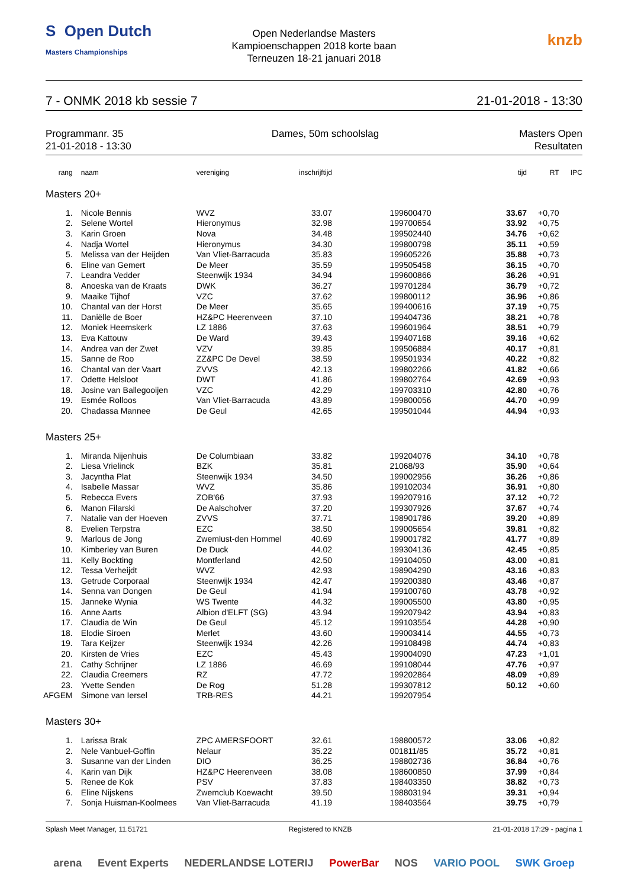S Open Dutch
Masters Championships
Open Nederlandse Masters
Kampioenschappen 2018 korte baan
Terneuzen 18-21 januari 2018
knzb
7 - ONMK 2018 kb sessie 7 21-01-2018 - 13:30
Programmanr. 35
21-01-2018 - 13:30
Dames, 50m schoolslag Masters Open
Resultaten
| rang | naam | vereniging | inschrijftijd | | | tijd | RT | IPC |
| --- | --- | --- | --- | --- | --- | --- | --- | --- |
| Masters 20+ | | | | | | | | |
| 1. | Nicole Bennis | WVZ | 33.07 | | 199600470 | 33.67 | +0,70 | |
| 2. | Selene Wortel | Hieronymus | 32.98 | | 199700654 | 33.92 | +0,75 | |
| 3. | Karin Groen | Nova | 34.48 | | 199502440 | 34.76 | +0,62 | |
| 4. | Nadja Wortel | Hieronymus | 34.30 | | 199800798 | 35.11 | +0,59 | |
| 5. | Melissa van der Heijden | Van Vliet-Barracuda | 35.83 | | 199605226 | 35.88 | +0,73 | |
| 6. | Eline van Gemert | De Meer | 35.59 | | 199505458 | 36.15 | +0,70 | |
| 7. | Leandra Vedder | Steenwijk 1934 | 34.94 | | 199600866 | 36.26 | +0,91 | |
| 8. | Anoeska van de Kraats | DWK | 36.27 | | 199701284 | 36.79 | +0,72 | |
| 9. | Maaike Tijhof | VZC | 37.62 | | 199800112 | 36.96 | +0,86 | |
| 10. | Chantal van der Horst | De Meer | 35.65 | | 199400616 | 37.19 | +0,75 | |
| 11. | Daniëlle de Boer | HZ&PC Heerenveen | 37.10 | | 199404736 | 38.21 | +0,78 | |
| 12. | Moniek Heemskerk | LZ 1886 | 37.63 | | 199601964 | 38.51 | +0,79 | |
| 13. | Eva Kattouw | De Ward | 39.43 | | 199407168 | 39.16 | +0,62 | |
| 14. | Andrea van der Zwet | VZV | 39.85 | | 199506884 | 40.17 | +0,81 | |
| 15. | Sanne de Roo | ZZ&PC De Devel | 38.59 | | 199501934 | 40.22 | +0,82 | |
| 16. | Chantal van der Vaart | ZVVS | 42.13 | | 199802266 | 41.82 | +0,66 | |
| 17. | Odette Helsloot | DWT | 41.86 | | 199802764 | 42.69 | +0,93 | |
| 18. | Josine van Ballegooijen | VZC | 42.29 | | 199703310 | 42.80 | +0,76 | |
| 19. | Esmée Rolloos | Van Vliet-Barracuda | 43.89 | | 199800056 | 44.70 | +0,99 | |
| 20. | Chadassa Mannee | De Geul | 42.65 | | 199501044 | 44.94 | +0,93 | |
| Masters 25+ | | | | | | | | |
| 1. | Miranda Nijenhuis | De Columbiaan | 33.82 | | 199204076 | 34.10 | +0,78 | |
| 2. | Liesa Vrielinck | BZK | 35.81 | | 21068/93 | 35.90 | +0,64 | |
| 3. | Jacyntha Plat | Steenwijk 1934 | 34.50 | | 199002956 | 36.26 | +0,86 | |
| 4. | Isabelle Massar | WVZ | 35.86 | | 199102034 | 36.91 | +0,80 | |
| 5. | Rebecca Evers | ZOB'66 | 37.93 | | 199207916 | 37.12 | +0,72 | |
| 6. | Manon Filarski | De Aalscholver | 37.20 | | 199307926 | 37.67 | +0,74 | |
| 7. | Natalie van der Hoeven | ZVVS | 37.71 | | 198901786 | 39.20 | +0,89 | |
| 8. | Evelien Terpstra | EZC | 38.50 | | 199005654 | 39.81 | +0,82 | |
| 9. | Marlous de Jong | Zwemlust-den Hommel | 40.69 | | 199001782 | 41.77 | +0,89 | |
| 10. | Kimberley van Buren | De Duck | 44.02 | | 199304136 | 42.45 | +0,85 | |
| 11. | Kelly Bockting | Montferland | 42.50 | | 199104050 | 43.00 | +0,81 | |
| 12. | Tessa Verheijdt | WVZ | 42.93 | | 198904290 | 43.16 | +0,83 | |
| 13. | Getrude Corporaal | Steenwijk 1934 | 42.47 | | 199200380 | 43.46 | +0,87 | |
| 14. | Senna van Dongen | De Geul | 41.94 | | 199100760 | 43.78 | +0,92 | |
| 15. | Janneke Wynia | WS Twente | 44.32 | | 199005500 | 43.80 | +0,95 | |
| 16. | Anne Aarts | Albion d'ELFT (SG) | 43.94 | | 199207942 | 43.94 | +0,83 | |
| 17. | Claudia de Win | De Geul | 45.12 | | 199103554 | 44.28 | +0,90 | |
| 18. | Elodie Siroen | Merlet | 43.60 | | 199003414 | 44.55 | +0,73 | |
| 19. | Tara Keijzer | Steenwijk 1934 | 42.26 | | 199108498 | 44.74 | +0,83 | |
| 20. | Kirsten de Vries | EZC | 45.43 | | 199004090 | 47.23 | +1,01 | |
| 21. | Cathy Schrijner | LZ 1886 | 46.69 | | 199108044 | 47.76 | +0,97 | |
| 22. | Claudia Creemers | RZ | 47.72 | | 199202864 | 48.09 | +0,89 | |
| 23. | Yvette Senden | De Rog | 51.28 | | 199307812 | 50.12 | +0,60 | |
| AFGEM | Simone van Iersel | TRB-RES | 44.21 | | 199207954 | | | |
| Masters 30+ | | | | | | | | |
| 1. | Larissa Brak | ZPC AMERSFOORT | 32.61 | | 198800572 | 33.06 | +0,82 | |
| 2. | Nele Vanbuel-Goffin | Nelaur | 35.22 | | 001811/85 | 35.72 | +0,81 | |
| 3. | Susanne van der Linden | DIO | 36.25 | | 198802736 | 36.84 | +0,76 | |
| 4. | Karin van Dijk | HZ&PC Heerenveen | 38.08 | | 198600850 | 37.99 | +0,84 | |
| 5. | Renee de Kok | PSV | 37.83 | | 198403350 | 38.82 | +0,73 | |
| 6. | Eline Nijskens | Zwemclub Koewacht | 39.50 | | 198803194 | 39.31 | +0,94 | |
| 7. | Sonja Huisman-Koolmees | Van Vliet-Barracuda | 41.19 | | 198403564 | 39.75 | +0,79 | |
Splash Meet Manager, 11.51721 Registered to KNZB 21-01-2018 17:29 - pagina 1
arena Event Experts NEDERLANDSE LOTERIJ PowerBar NOS VARIO POOL SWK Groep